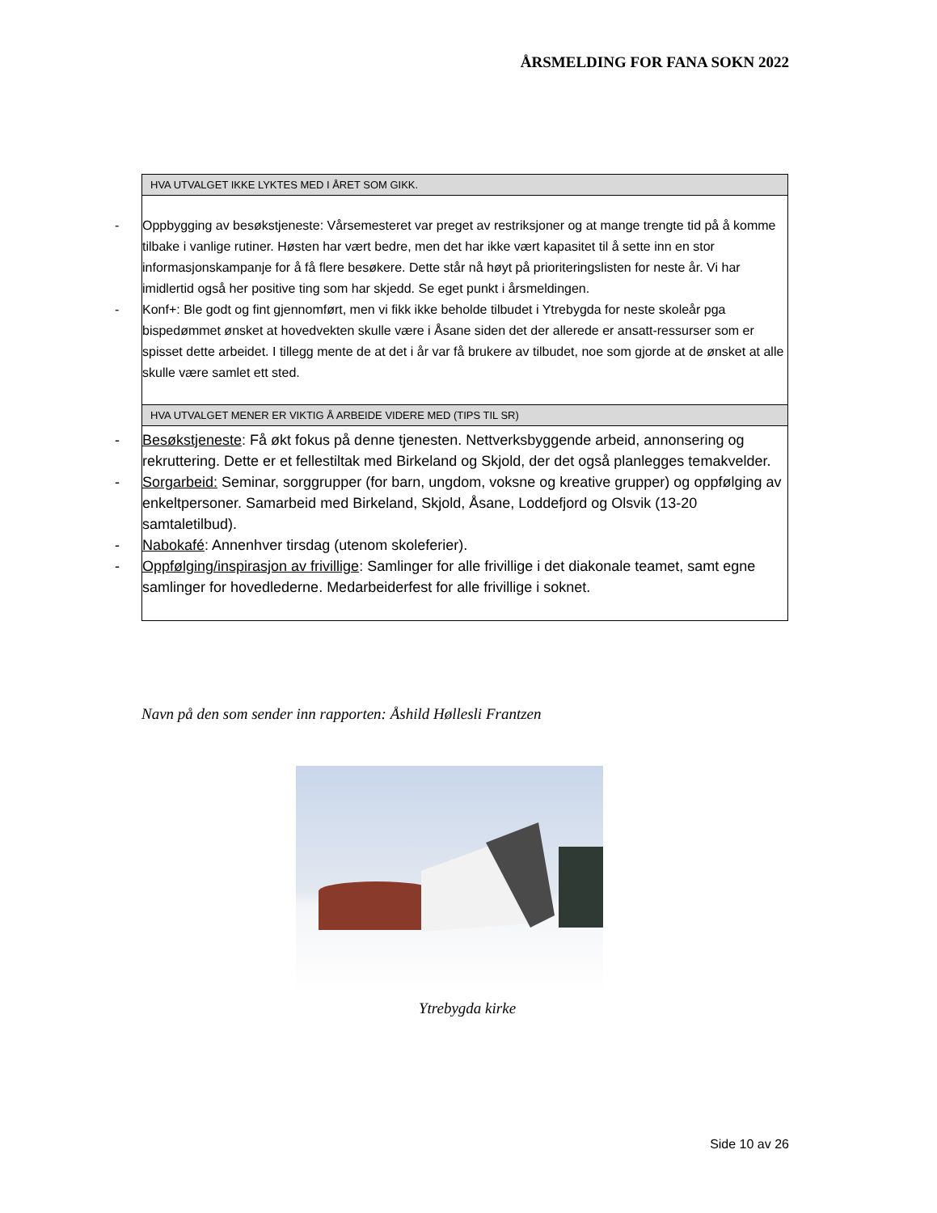ÅRSMELDING FOR FANA SOKN 2022
| HVA UTVALGET IKKE LYKTES MED I ÅRET SOM GIKK. |
| --- |
| - Oppbygging av besøkstjeneste: Vårsemesteret var preget av restriksjoner og at mange trengte tid på å komme tilbake i vanlige rutiner. Høsten har vært bedre, men det har ikke vært kapasitet til å sette inn en stor informasjonskampanje for å få flere besøkere. Dette står nå høyt på prioriteringslisten for neste år. Vi har imidlertid også her positive ting som har skjedd. Se eget punkt i årsmeldingen. - Konf+: Ble godt og fint gjennomført, men vi fikk ikke beholde tilbudet i Ytrebygda for neste skoleår pga bispedømmet ønsket at hovedvekten skulle være i Åsane siden det der allerede er ansatt-ressurser som er spisset dette arbeidet. I tillegg mente de at det i år var få brukere av tilbudet, noe som gjorde at de ønsket at alle skulle være samlet ett sted. |
| HVA UTVALGET MENER ER VIKTIG Å ARBEIDE VIDERE MED (TIPS TIL SR) |
| - Besøkstjeneste : Få økt fokus på denne tjenesten. Nettverksbyggende arbeid, annonsering og rekruttering. Dette er et fellestiltak med Birkeland og Skjold, der det også planlegges temakvelder. - Sorgarbeid: Seminar, sorggrupper (for barn, ungdom, voksne og kreative grupper) og oppfølging av enkeltpersoner. Samarbeid med Birkeland, Skjold, Åsane, Loddefjord og Olsvik (13-20 samtaletilbud). - Nabokafé : Annenhver tirsdag (utenom skoleferier). - Oppfølging/inspirasjon av frivillige : Samlinger for alle frivillige i det diakonale teamet, samt egne samlinger for hovedlederne. Medarbeiderfest for alle frivillige i soknet. |
Navn på den som sender inn rapporten: Åshild Høllesli Frantzen
Ytrebygda kirke
Side 10 av 26